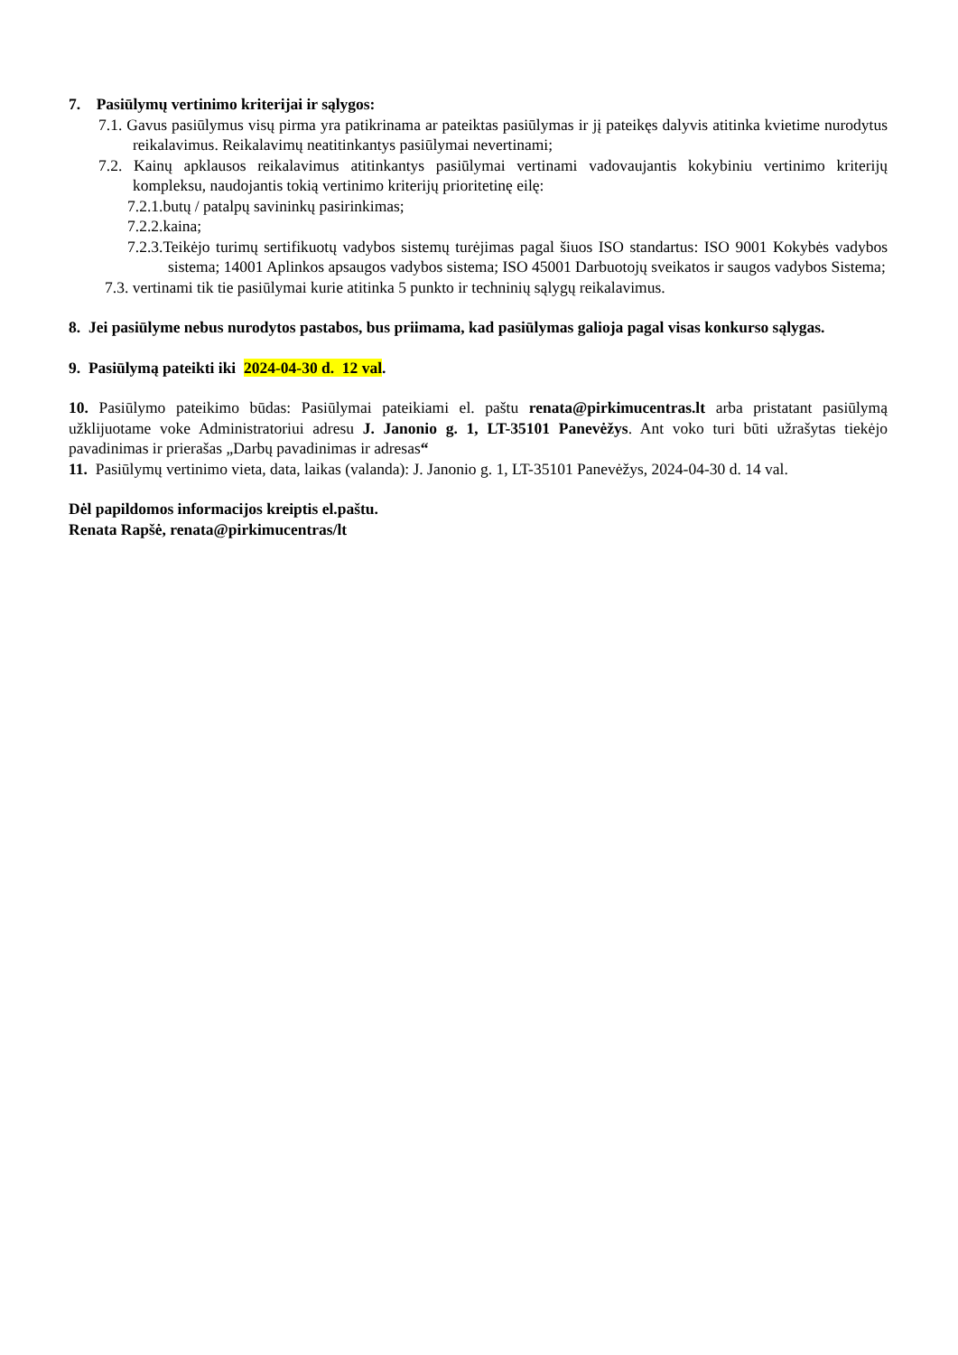7. Pasiūlymų vertinimo kriterijai ir sąlygos:
7.1. Gavus pasiūlymus visų pirma yra patikrinama ar pateiktas pasiūlymas ir jį pateikęs dalyvis atitinka kvietime nurodytus reikalavimus. Reikalavimų neatitinkantys pasiūlymai nevertinami;
7.2. Kainų apklausos reikalavimus atitinkantys pasiūlymai vertinami vadovaujantis kokybiniu vertinimo kriterijų kompleksu, naudojantis tokią vertinimo kriterijų prioritetinę eilę:
7.2.1.butų / patalpų savininkų pasirinkimas;
7.2.2.kaina;
7.2.3.Teikėjo turimų sertifikuotų vadybos sistemų turėjimas pagal šiuos ISO standartus: ISO 9001 Kokybės vadybos sistema; 14001 Aplinkos apsaugos vadybos sistema; ISO 45001 Darbuotojų sveikatos ir saugos vadybos Sistema;
7.3. vertinami tik tie pasiūlymai kurie atitinka 5 punkto ir techninių sąlygų reikalavimus.
8. Jei pasiūlyme nebus nurodytos pastabos, bus priimama, kad pasiūlymas galioja pagal visas konkurso sąlygas.
9. Pasiūlymą pateikti iki 2024-04-30 d. 12 val.
10. Pasiūlymo pateikimo būdas: Pasiūlymai pateikiami el. paštu renata@pirkimucentras.lt arba pristatant pasiūlymą užklijuotame voke Administratoriui adresu J. Janonio g. 1, LT-35101 Panevėžys. Ant voko turi būti užrašytas tiekėjo pavadinimas ir prierašas „Darbų pavadinimas ir adresas“
11. Pasiūlymų vertinimo vieta, data, laikas (valanda): J. Janonio g. 1, LT-35101 Panevėžys, 2024-04-30 d. 14 val.
Dėl papildomos informacijos kreiptis el.paštu.
Renata Rapšė, renata@pirkimucentras/lt